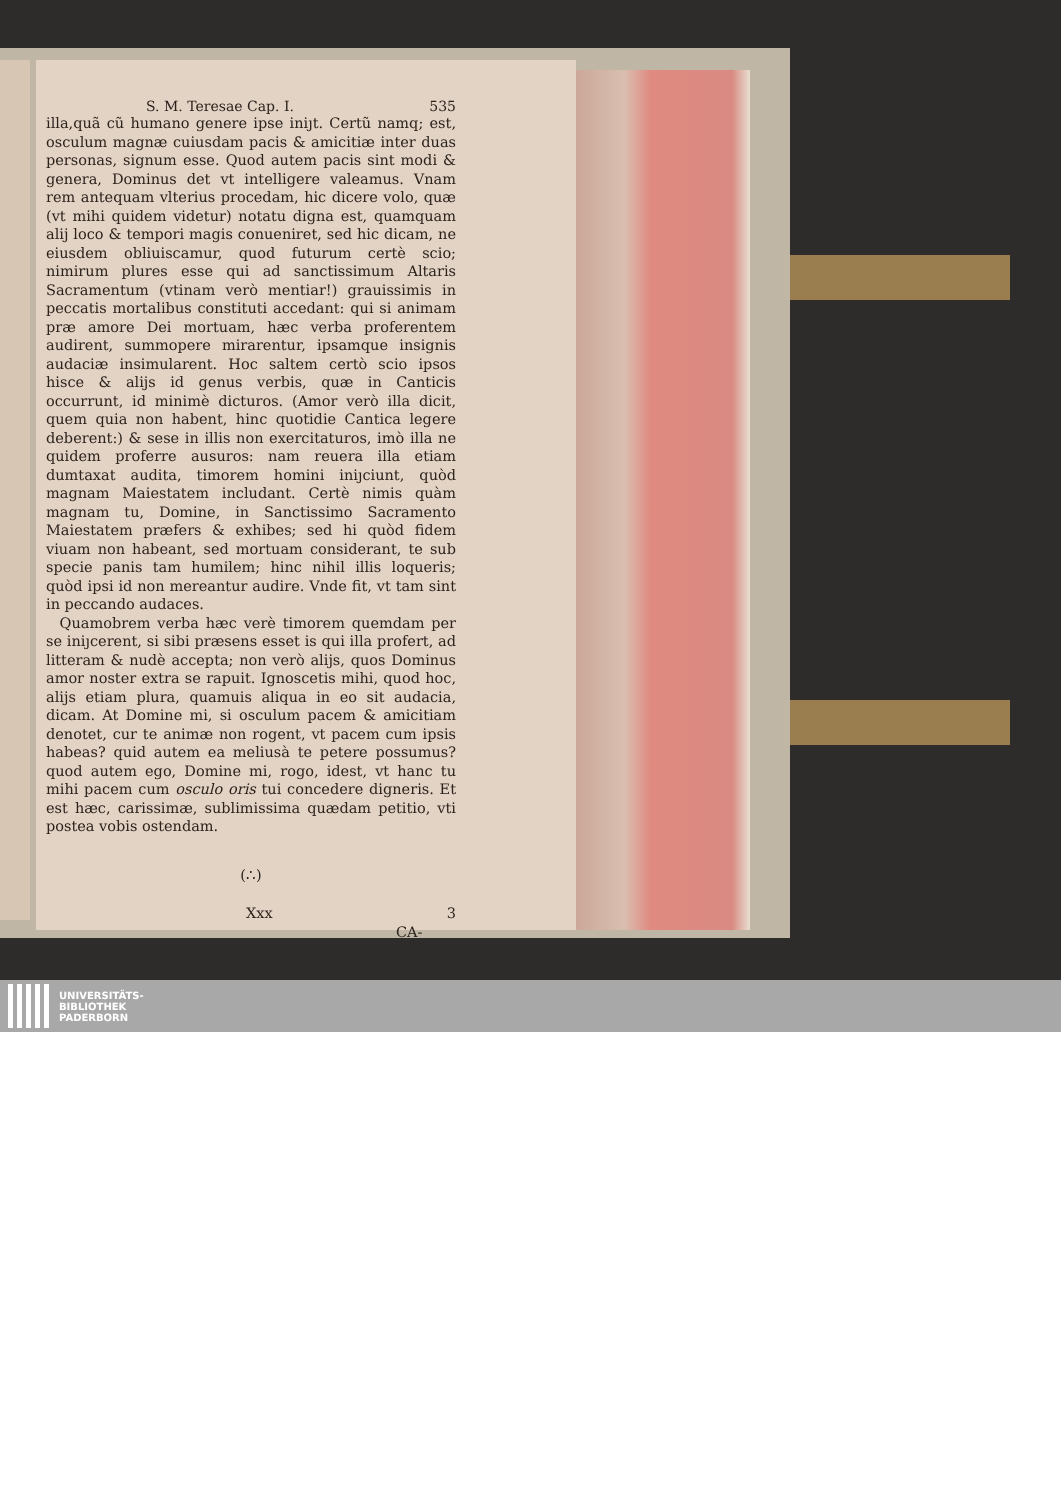S. M. Teresae Cap. I. 535
illa,quã cũ humano genere ipse iniȷt. Certũ namq; est, osculum magnæ cuiusdam pacis & amicitiæ inter duas personas, signum esse. Quod autem pacis sint modi & genera, Dominus det vt intelligere valeamus. Vnam rem antequam vlterius procedam, hic dicere volo, quæ (vt mihi quidem videtur) notatu digna est, quamquam alij loco & tempori magis conueniret, sed hic dicam, ne eiusdem obliuiscamur, quod futurum certè scio; nimirum plures esse qui ad sanctissimum Altaris Sacramentum (vtinam verò mentiar!) grauissimis in peccatis mortalibus constituti accedant: qui si animam præ amore Dei mortuam, hæc verba proferentem audirent, summopere mirarentur, ipsamque insignis audaciæ insimularent. Hoc saltem certò scio ipsos hisce & alijs id genus verbis, quæ in Canticis occurrunt, id minimè dicturos. (Amor verò illa dicit, quem quia non habent, hinc quotidie Cantica legere deberent:) & sese in illis non exercitaturos, imò illa ne quidem proferre ausuros: nam reuera illa etiam dumtaxat audita, timorem homini iniȷciunt, quòd magnam Maiestatem includant. Certè nimis quàm magnam tu, Domine, in Sanctissimo Sacramento Maiestatem præfers & exhibes; sed hi quòd fidem viuam non habeant, sed mortuam considerant, te sub specie panis tam humilem; hinc nihil illis loqueris; quòd ipsi id non mereantur audire. Vnde fit, vt tam sint in peccando audaces.
Quamobrem verba hæc verè timorem quemdam per se iniȷcerent, si sibi præsens esset is qui illa profert, ad litteram & nudè accepta; non verò alijs, quos Dominus amor noster extra se rapuit. Ignoscetis mihi, quod hoc, alijs etiam plura, quamuis aliqua in eo sit audacia, dicam. At Domine mi, si osculum pacem & amicitiam denotet, cur te animæ non rogent, vt pacem cum ipsis habeas? quid autem ea meliusà te petere possumus? quod autem ego, Domine mi, rogo, idest, vt hanc tu mihi pacem cum osculo oris tui concedere digneris. Et est hæc, carissimæ, sublimissima quædam petitio, vti postea vobis ostendam.
(∴)
Xxx 3 CA-
UNIVERSITÄTS-
BIBLIOTHEK
PADERBORN